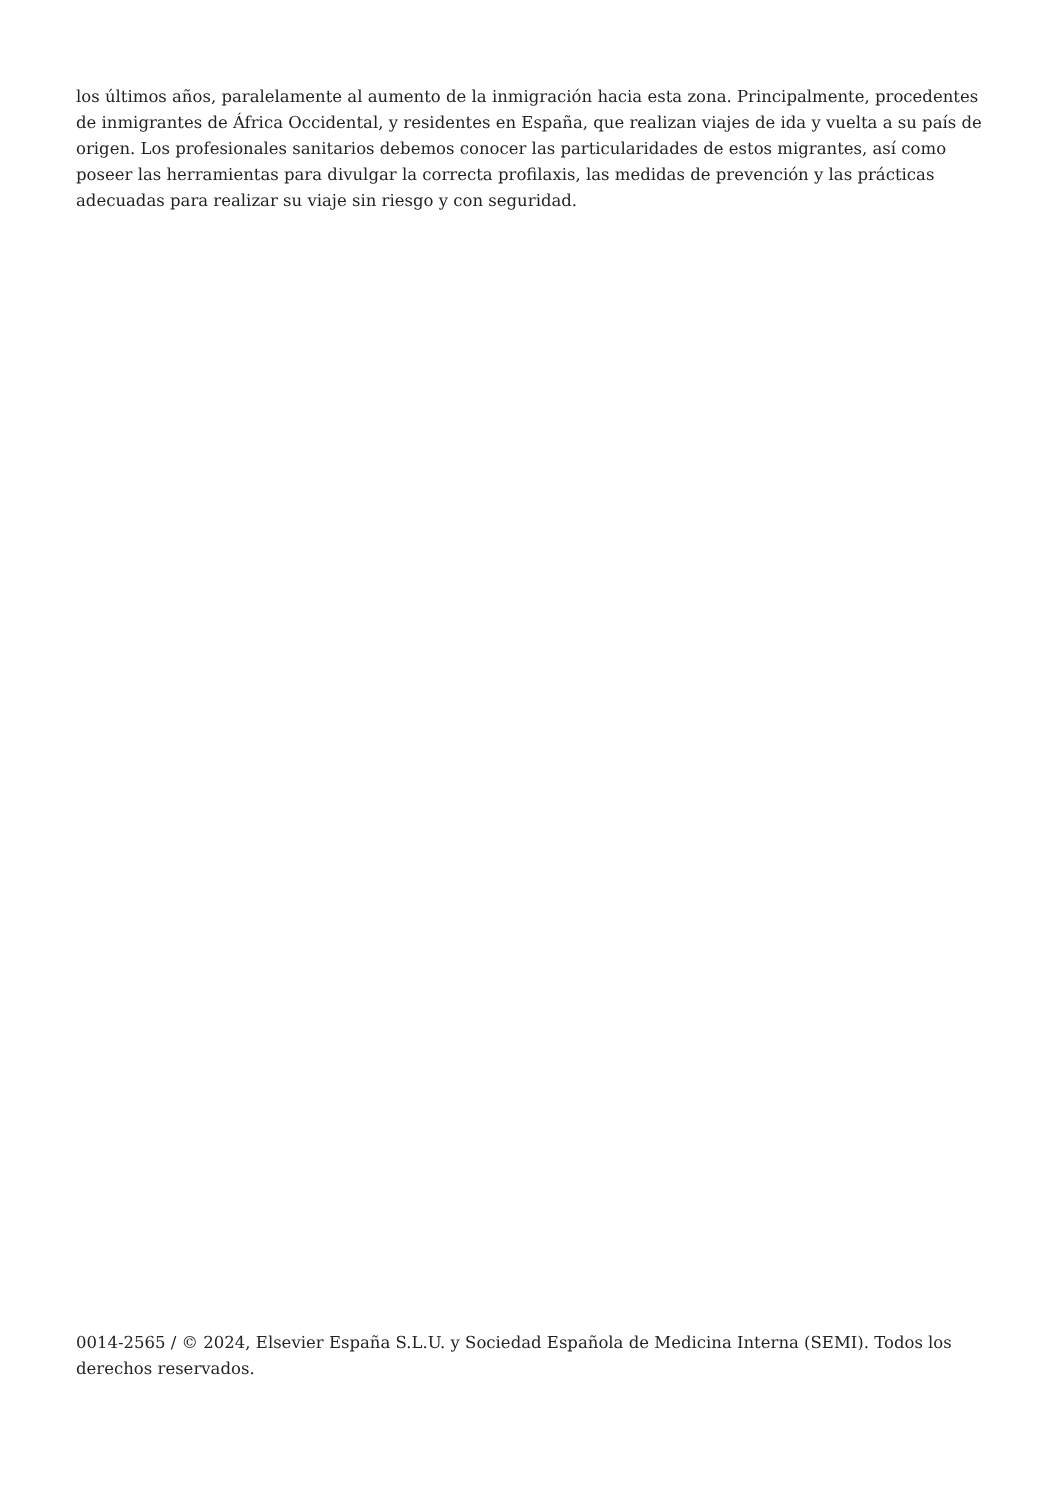los últimos años, paralelamente al aumento de la inmigración hacia esta zona. Principalmente, procedentes de inmigrantes de África Occidental, y residentes en España, que realizan viajes de ida y vuelta a su país de origen. Los profesionales sanitarios debemos conocer las particularidades de estos migrantes, así como poseer las herramientas para divulgar la correcta profilaxis, las medidas de prevención y las prácticas adecuadas para realizar su viaje sin riesgo y con seguridad.
0014-2565 / © 2024, Elsevier España S.L.U. y Sociedad Española de Medicina Interna (SEMI). Todos los derechos reservados.